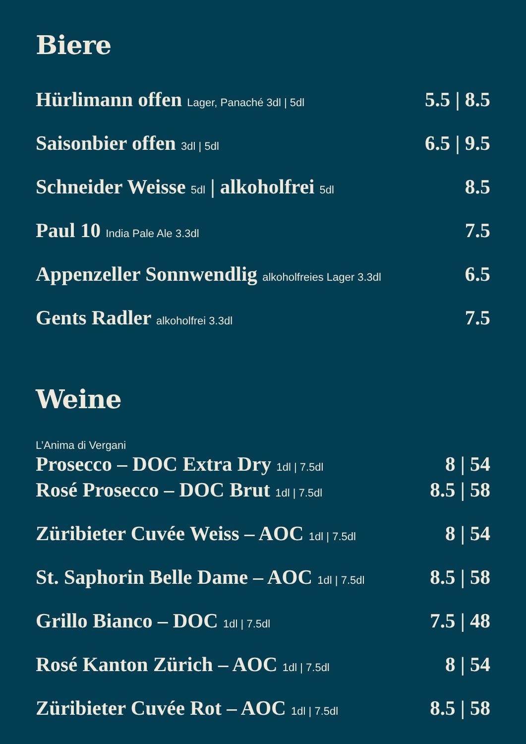Biere
Hürlimann offen Lager, Panaché 3dl | 5dl 5.5 | 8.5
Saisonbier offen 3dl | 5dl 6.5 | 9.5
Schneider Weisse 5dl | alkoholfrei 5dl 8.5
Paul 10 India Pale Ale 3.3dl 7.5
Appenzeller Sonnwendlig alkoholfreies Lager 3.3dl 6.5
Gents Radler alkoholfrei 3.3dl 7.5
Weine
L’Anima di Vergani
Prosecco – DOC Extra Dry 1dl | 7.5dl 8 | 54
Rosé Prosecco – DOC Brut 1dl | 7.5dl 8.5 | 58
Züribieter Cuvée Weiss – AOC 1dl | 7.5dl 8 | 54
St. Saphorin Belle Dame – AOC 1dl | 7.5dl 8.5 | 58
Grillo Bianco – DOC 1dl | 7.5dl 7.5 | 48
Rosé Kanton Zürich – AOC 1dl | 7.5dl 8 | 54
Züribieter Cuvée Rot – AOC 1dl | 7.5dl 8.5 | 58